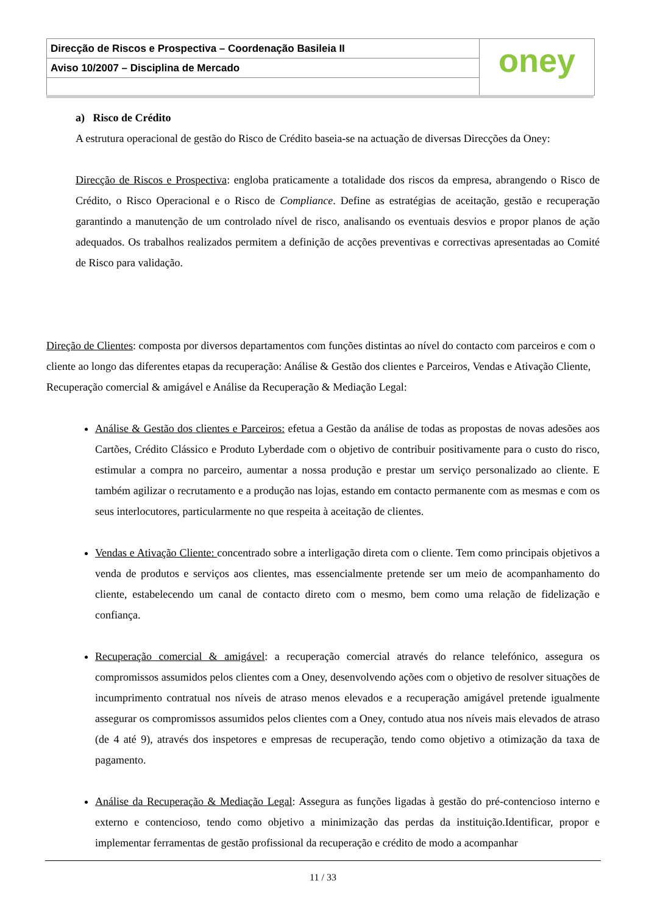Direcção de Riscos e Prospectiva – Coordenação Basileia II
Aviso 10/2007 – Disciplina de Mercado
oney
a) Risco de Crédito
A estrutura operacional de gestão do Risco de Crédito baseia-se na actuação de diversas Direcções da Oney:
Direcção de Riscos e Prospectiva: engloba praticamente a totalidade dos riscos da empresa, abrangendo o Risco de Crédito, o Risco Operacional e o Risco de Compliance. Define as estratégias de aceitação, gestão e recuperação garantindo a manutenção de um controlado nível de risco, analisando os eventuais desvios e propor planos de ação adequados. Os trabalhos realizados permitem a definição de acções preventivas e correctivas apresentadas ao Comité de Risco para validação.
Direção de Clientes: composta por diversos departamentos com funções distintas ao nível do contacto com parceiros e com o cliente ao longo das diferentes etapas da recuperação: Análise & Gestão dos clientes e Parceiros, Vendas e Ativação Cliente, Recuperação comercial & amigável e Análise da Recuperação & Mediação Legal:
Análise & Gestão dos clientes e Parceiros: efetua a Gestão da análise de todas as propostas de novas adesões aos Cartões, Crédito Clássico e Produto Lyberdade com o objetivo de contribuir positivamente para o custo do risco, estimular a compra no parceiro, aumentar a nossa produção e prestar um serviço personalizado ao cliente. E também agilizar o recrutamento e a produção nas lojas, estando em contacto permanente com as mesmas e com os seus interlocutores, particularmente no que respeita à aceitação de clientes.
Vendas e Ativação Cliente: concentrado sobre a interligação direta com o cliente. Tem como principais objetivos a venda de produtos e serviços aos clientes, mas essencialmente pretende ser um meio de acompanhamento do cliente, estabelecendo um canal de contacto direto com o mesmo, bem como uma relação de fidelização e confiança.
Recuperação comercial & amigável: a recuperação comercial através do relance telefónico, assegura os compromissos assumidos pelos clientes com a Oney, desenvolvendo ações com o objetivo de resolver situações de incumprimento contratual nos níveis de atraso menos elevados e a recuperação amigável pretende igualmente assegurar os compromissos assumidos pelos clientes com a Oney, contudo atua nos níveis mais elevados de atraso (de 4 até 9), através dos inspetores e empresas de recuperação, tendo como objetivo a otimização da taxa de pagamento.
Análise da Recuperação & Mediação Legal: Assegura as funções ligadas à gestão do pré-contencioso interno e externo e contencioso, tendo como objetivo a minimização das perdas da instituição.Identificar, propor e implementar ferramentas de gestão profissional da recuperação e crédito de modo a acompanhar
11 / 33